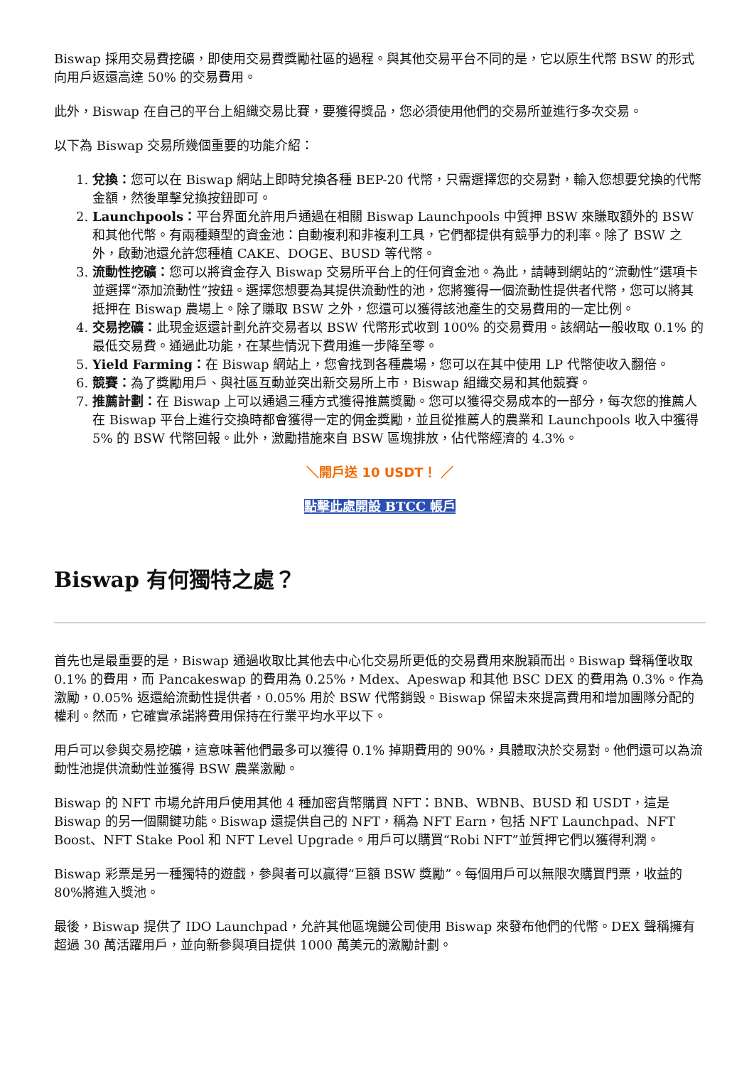Biswap 採用交易費挖礦，即使用交易費獎勵社區的過程。與其他交易平台不同的是，它以原生代幣 BSW 的形式向用戶返還高達 50% 的交易費用。
此外，Biswap 在自己的平台上組織交易比賽，要獲得獎品，您必須使用他們的交易所並進行多次交易。
以下為 Biswap 交易所幾個重要的功能介紹：
1. 兌換：您可以在 Biswap 網站上即時兌換各種 BEP-20 代幣，只需選擇您的交易對，輸入您想要兌換的代幣金額，然後單擊兌換按鈕即可。
2. Launchpools：平台界面允許用戶通過在相關 Biswap Launchpools 中質押 BSW 來賺取額外的 BSW 和其他代幣。有兩種類型的資金池：自動複利和非複利工具，它們都提供有競爭力的利率。除了 BSW 之外，啟動池還允許您種植 CAKE、DOGE、BUSD 等代幣。
3. 流動性挖礦：您可以將資金存入 Biswap 交易所平台上的任何資金池。為此，請轉到網站的“流動性”選項卡並選擇“添加流動性”按鈕。選擇您想要為其提供流動性的池，您將獲得一個流動性提供者代幣，您可以將其抵押在 Biswap 農場上。除了賺取 BSW 之外，您還可以獲得該池產生的交易費用的一定比例。
4. 交易挖礦：此現金返還計劃允許交易者以 BSW 代幣形式收到 100% 的交易費用。該網站一般收取 0.1% 的最低交易費。通過此功能，在某些情況下費用進一步降至零。
5. Yield Farming：在 Biswap 網站上，您會找到各種農場，您可以在其中使用 LP 代幣使收入翻倍。
6. 競賽：為了獎勵用戶、與社區互動並突出新交易所上市，Biswap 組織交易和其他競賽。
7. 推薦計劃：在 Biswap 上可以通過三種方式獲得推薦獎勵。您可以獲得交易成本的一部分，每次您的推薦人在 Biswap 平台上進行交換時都會獲得一定的佣金獎勵，並且從推薦人的農業和 Launchpools 收入中獲得 5% 的 BSW 代幣回報。此外，激勵措施來自 BSW 區塊排放，佔代幣經濟的 4.3%。
＼開戶送 10 USDT！ ／
點擊此處開設 BTCC 帳戶
Biswap 有何獨特之處？
首先也是最重要的是，Biswap 通過收取比其他去中心化交易所更低的交易費用來脫穎而出。Biswap 聲稱僅收取 0.1% 的費用，而 Pancakeswap 的費用為 0.25%，Mdex、Apeswap 和其他 BSC DEX 的費用為 0.3%。作為激勵，0.05% 返還給流動性提供者，0.05% 用於 BSW 代幣銷毀。Biswap 保留未來提高費用和增加團隊分配的權利。然而，它確實承諾將費用保持在行業平均水平以下。
用戶可以參與交易挖礦，這意味著他們最多可以獲得 0.1% 掉期費用的 90%，具體取決於交易對。他們還可以為流動性池提供流動性並獲得 BSW 農業激勵。
Biswap 的 NFT 市場允許用戶使用其他 4 種加密貨幣購買 NFT：BNB、WBNB、BUSD 和 USDT，這是 Biswap 的另一個關鍵功能。Biswap 還提供自己的 NFT，稱為 NFT Earn，包括 NFT Launchpad、NFT Boost、NFT Stake Pool 和 NFT Level Upgrade。用戶可以購買“Robi NFT”並質押它們以獲得利潤。
Biswap 彩票是另一種獨特的遊戲，參與者可以贏得“巨額 BSW 獎勵”。每個用戶可以無限次購買門票，收益的80%將進入獎池。
最後，Biswap 提供了 IDO Launchpad，允許其他區塊鏈公司使用 Biswap 來發布他們的代幣。DEX 聲稱擁有超過 30 萬活躍用戶，並向新參與項目提供 1000 萬美元的激勵計劃。